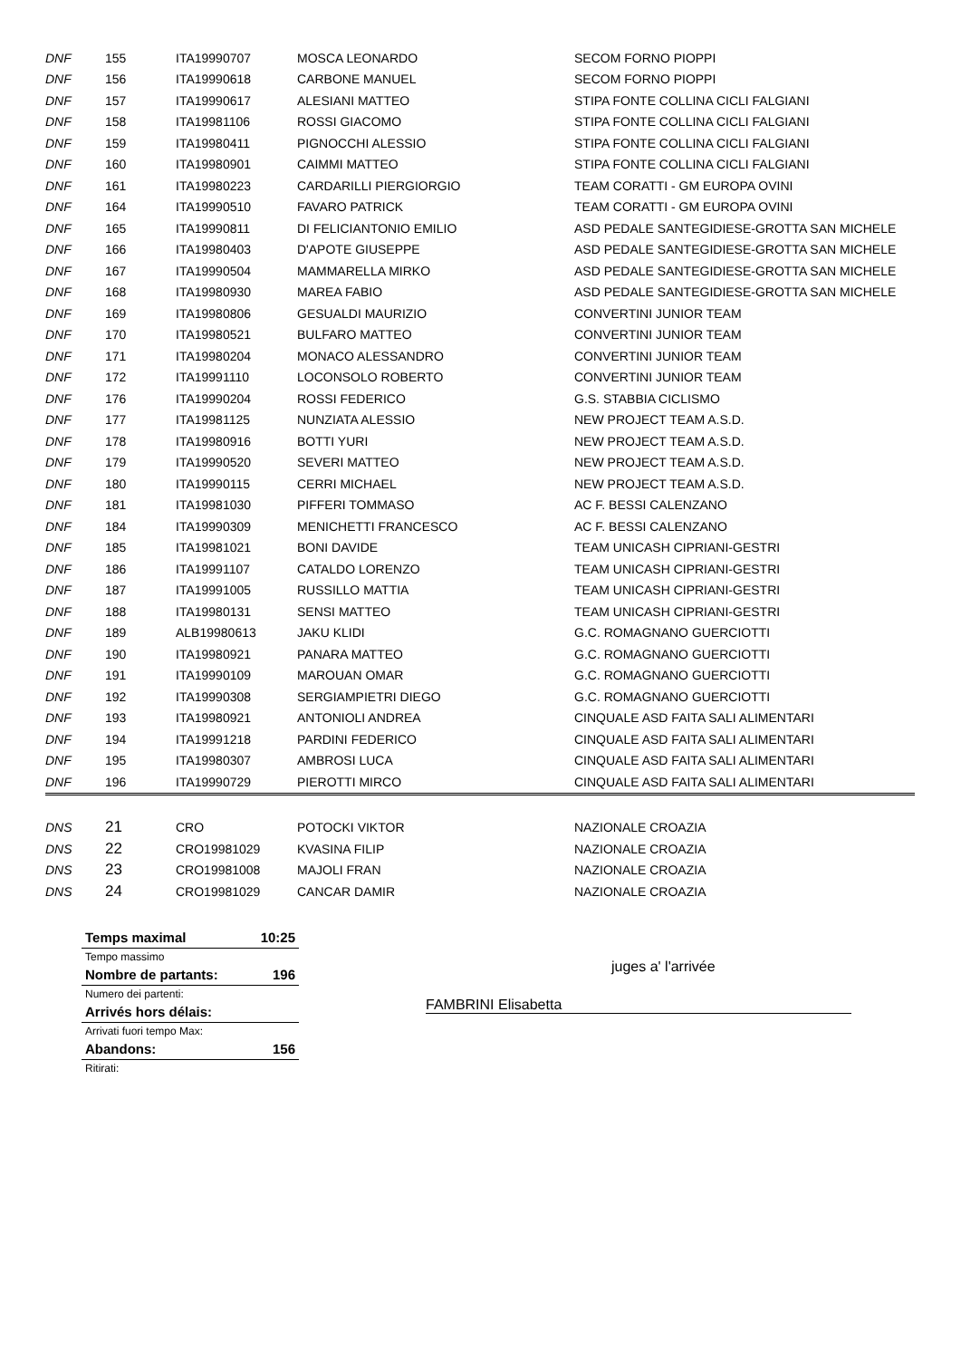| DNF | 155 | ITA19990707 | MOSCA LEONARDO | SECOM FORNO PIOPPI |
| DNF | 156 | ITA19990618 | CARBONE MANUEL | SECOM FORNO PIOPPI |
| DNF | 157 | ITA19990617 | ALESIANI MATTEO | STIPA FONTE COLLINA CICLI FALGIANI |
| DNF | 158 | ITA19981106 | ROSSI GIACOMO | STIPA FONTE COLLINA CICLI FALGIANI |
| DNF | 159 | ITA19980411 | PIGNOCCHI ALESSIO | STIPA FONTE COLLINA CICLI FALGIANI |
| DNF | 160 | ITA19980901 | CAIMMI MATTEO | STIPA FONTE COLLINA CICLI FALGIANI |
| DNF | 161 | ITA19980223 | CARDARILLI PIERGIORGIO | TEAM CORATTI - GM EUROPA OVINI |
| DNF | 164 | ITA19990510 | FAVARO PATRICK | TEAM CORATTI - GM EUROPA OVINI |
| DNF | 165 | ITA19990811 | DI FELICIANTONIO EMILIO | ASD PEDALE SANTEGIDIESE-GROTTA SAN MICHELE |
| DNF | 166 | ITA19980403 | D'APOTE GIUSEPPE | ASD PEDALE SANTEGIDIESE-GROTTA SAN MICHELE |
| DNF | 167 | ITA19990504 | MAMMARELLA MIRKO | ASD PEDALE SANTEGIDIESE-GROTTA SAN MICHELE |
| DNF | 168 | ITA19980930 | MAREA FABIO | ASD PEDALE SANTEGIDIESE-GROTTA SAN MICHELE |
| DNF | 169 | ITA19980806 | GESUALDI MAURIZIO | CONVERTINI JUNIOR TEAM |
| DNF | 170 | ITA19980521 | BULFARO MATTEO | CONVERTINI JUNIOR TEAM |
| DNF | 171 | ITA19980204 | MONACO ALESSANDRO | CONVERTINI JUNIOR TEAM |
| DNF | 172 | ITA19991110 | LOCONSOLO ROBERTO | CONVERTINI JUNIOR TEAM |
| DNF | 176 | ITA19990204 | ROSSI FEDERICO | G.S. STABBIA CICLISMO |
| DNF | 177 | ITA19981125 | NUNZIATA ALESSIO | NEW PROJECT TEAM A.S.D. |
| DNF | 178 | ITA19980916 | BOTTI YURI | NEW PROJECT TEAM A.S.D. |
| DNF | 179 | ITA19990520 | SEVERI MATTEO | NEW PROJECT TEAM A.S.D. |
| DNF | 180 | ITA19990115 | CERRI MICHAEL | NEW PROJECT TEAM A.S.D. |
| DNF | 181 | ITA19981030 | PIFFERI TOMMASO | AC F. BESSI CALENZANO |
| DNF | 184 | ITA19990309 | MENICHETTI FRANCESCO | AC F. BESSI CALENZANO |
| DNF | 185 | ITA19981021 | BONI DAVIDE | TEAM UNICASH CIPRIANI-GESTRI |
| DNF | 186 | ITA19991107 | CATALDO LORENZO | TEAM UNICASH CIPRIANI-GESTRI |
| DNF | 187 | ITA19991005 | RUSSILLO MATTIA | TEAM UNICASH CIPRIANI-GESTRI |
| DNF | 188 | ITA19980131 | SENSI MATTEO | TEAM UNICASH CIPRIANI-GESTRI |
| DNF | 189 | ALB19980613 | JAKU KLIDI | G.C. ROMAGNANO GUERCIOTTI |
| DNF | 190 | ITA19980921 | PANARA MATTEO | G.C. ROMAGNANO GUERCIOTTI |
| DNF | 191 | ITA19990109 | MAROUAN OMAR | G.C. ROMAGNANO GUERCIOTTI |
| DNF | 192 | ITA19990308 | SERGIAMPIETRI DIEGO | G.C. ROMAGNANO GUERCIOTTI |
| DNF | 193 | ITA19980921 | ANTONIOLI ANDREA | CINQUALE ASD FAITA SALI ALIMENTARI |
| DNF | 194 | ITA19991218 | PARDINI FEDERICO | CINQUALE ASD FAITA SALI ALIMENTARI |
| DNF | 195 | ITA19980307 | AMBROSI LUCA | CINQUALE ASD FAITA SALI ALIMENTARI |
| DNF | 196 | ITA19990729 | PIEROTTI MIRCO | CINQUALE ASD FAITA SALI ALIMENTARI |
| DNS | 21 | CRO | POTOCKI VIKTOR | NAZIONALE CROAZIA |
| DNS | 22 | CRO19981029 | KVASINA FILIP | NAZIONALE CROAZIA |
| DNS | 23 | CRO19981008 | MAJOLI FRAN | NAZIONALE CROAZIA |
| DNS | 24 | CRO19981029 | CANCAR DAMIR | NAZIONALE CROAZIA |
| Temps maximal | 10:25 |
| Tempo massimo | |
| Nombre de partants: | 196 |
| Numero dei partenti: | |
| Arrivés hors délais: | |
| Arrivati fuori tempo Max: | |
| Abandons: | 156 |
| Ritirati: | |
juges a' l'arrivée
FAMBRINI Elisabetta